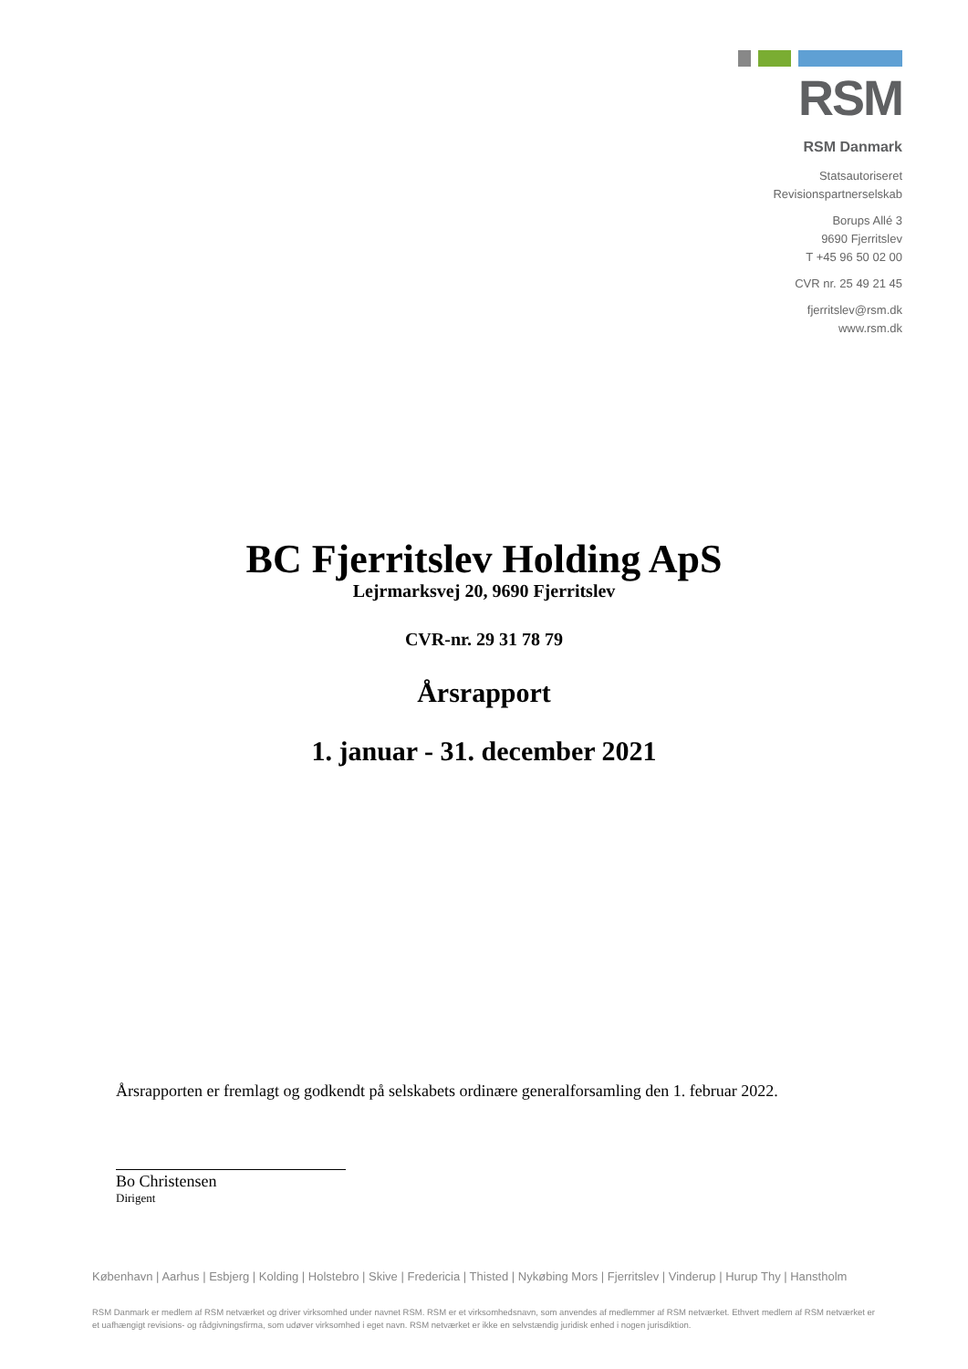RSM
RSM Danmark
Statsautoriseret
Revisionspartnerselskab
Borups Allé 3
9690 Fjerritslev
T +45 96 50 02 00
CVR nr. 25 49 21 45
fjerritslev@rsm.dk
www.rsm.dk
BC Fjerritslev Holding ApS
Lejrmarksvej 20, 9690 Fjerritslev
CVR-nr. 29 31 78 79
Årsrapport
1. januar - 31. december 2021
Årsrapporten er fremlagt og godkendt på selskabets ordinære generalforsamling den 1. februar 2022.
Bo Christensen
Dirigent
København | Aarhus | Esbjerg | Kolding | Holstebro | Skive | Fredericia | Thisted | Nykøbing Mors | Fjerritslev | Vinderup | Hurup Thy | Hanstholm
RSM Danmark er medlem af RSM netværket og driver virksomhed under navnet RSM. RSM er et virksomhedsnavn, som anvendes af medlemmer af RSM netværket. Ethvert medlem af RSM netværket er et uafhængigt revisions- og rådgivningsfirma, som udøver virksomhed i eget navn. RSM netværket er ikke en selvstændig juridisk enhed i nogen jurisdiktion.